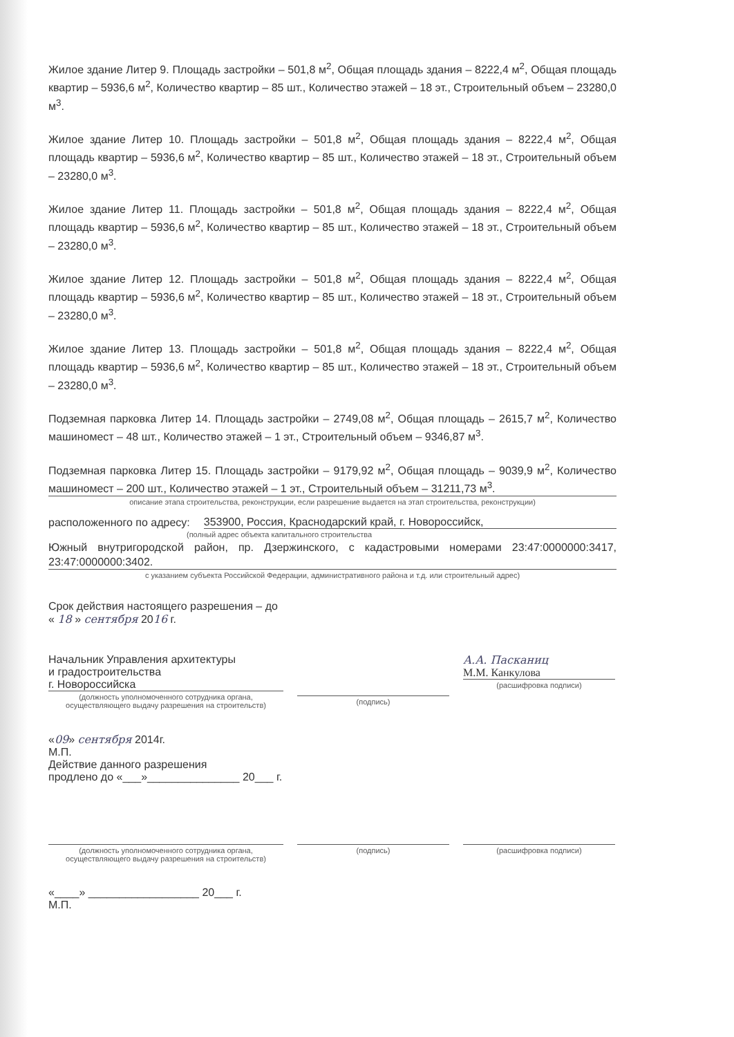Жилое здание Литер 9. Площадь застройки – 501,8 м<sup>2</sup>, Общая площадь здания – 8222,4 м<sup>2</sup>, Общая площадь квартир – 5936,6 м<sup>2</sup>, Количество квартир – 85 шт., Количество этажей – 18 эт., Строительный объем – 23280,0 м<sup>3</sup>.
Жилое здание Литер 10. Площадь застройки – 501,8 м<sup>2</sup>, Общая площадь здания – 8222,4 м<sup>2</sup>, Общая площадь квартир – 5936,6 м<sup>2</sup>, Количество квартир – 85 шт., Количество этажей – 18 эт., Строительный объем – 23280,0 м<sup>3</sup>.
Жилое здание Литер 11. Площадь застройки – 501,8 м<sup>2</sup>, Общая площадь здания – 8222,4 м<sup>2</sup>, Общая площадь квартир – 5936,6 м<sup>2</sup>, Количество квартир – 85 шт., Количество этажей – 18 эт., Строительный объем – 23280,0 м<sup>3</sup>.
Жилое здание Литер 12. Площадь застройки – 501,8 м<sup>2</sup>, Общая площадь здания – 8222,4 м<sup>2</sup>, Общая площадь квартир – 5936,6 м<sup>2</sup>, Количество квартир – 85 шт., Количество этажей – 18 эт., Строительный объем – 23280,0 м<sup>3</sup>.
Жилое здание Литер 13. Площадь застройки – 501,8 м<sup>2</sup>, Общая площадь здания – 8222,4 м<sup>2</sup>, Общая площадь квартир – 5936,6 м<sup>2</sup>, Количество квартир – 85 шт., Количество этажей – 18 эт., Строительный объем – 23280,0 м<sup>3</sup>.
Подземная парковка Литер 14. Площадь застройки – 2749,08 м<sup>2</sup>, Общая площадь – 2615,7 м<sup>2</sup>, Количество машиномест – 48 шт., Количество этажей – 1 эт., Строительный объем – 9346,87 м<sup>3</sup>.
Подземная парковка Литер 15. Площадь застройки – 9179,92 м<sup>2</sup>, Общая площадь – 9039,9 м<sup>2</sup>, Количество машиномест – 200 шт., Количество этажей – 1 эт., Строительный объем – 31211,73 м<sup>3</sup>.
описание этапа строительства, реконструкции, если разрешение выдается на этап строительства, реконструкции)
расположенного по адресу: 353900, Россия, Краснодарский край, г. Новороссийск,
(полный адрес объекта капитального строительства
Южный внутригородской район, пр. Дзержинского, с кадастровыми номерами 23:47:0000000:3417, 23:47:0000000:3402.
с указанием субъекта Российской Федерации, административного района и т.д. или строительный адрес)
Срок действия настоящего разрешения – до
« 18 » сентября 2016 г.
Начальник Управления архитектуры
и градостроительства
г. Новороссийска
(должность уполномоченного сотрудника органа, осуществляющего выдачу разрешения на строительств)
(подпись)
А.А. Пасканиц
М.М. Канкулова
(расшифровка подписи)
«09» сентября 2014г.
М.П.
Действие данного разрешения
продлено до «___»_______________ 20___ г.
(должность уполномоченного сотрудника органа, осуществляющего выдачу разрешения на строительств)
(подпись) (расшифровка подписи)
«____» __________________ 20___ г.
М.П.